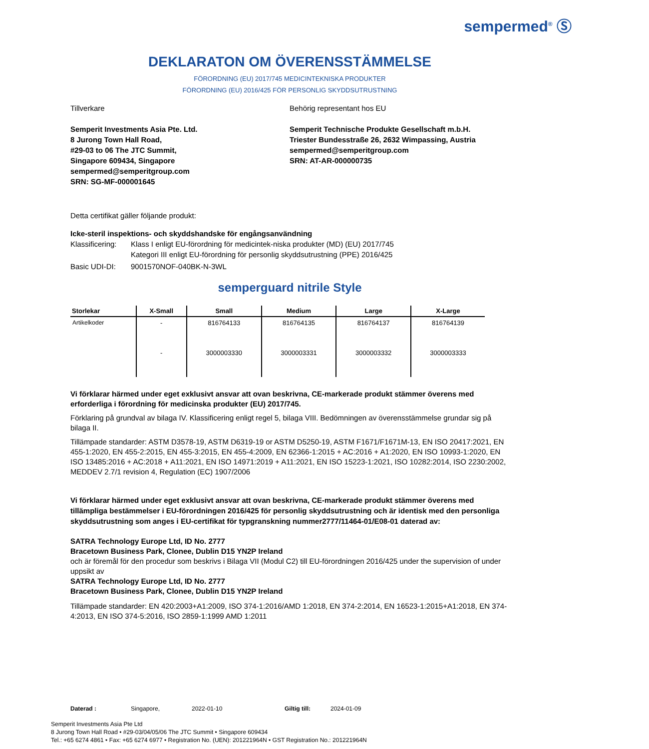sempermed<sup>®</sup> Ⓢ
DEKLARATON OM ÖVERENSSTÄMMELSE
FÖRORDNING (EU) 2017/745 MEDICINTEKNISKA PRODUKTER
FÖRORDNING (EU) 2016/425 FÖR PERSONLIG SKYDDSUTRUSTNING
Tillverkare
Semperit Investments Asia Pte. Ltd.
8 Jurong Town Hall Road,
#29-03 to 06 The JTC Summit,
Singapore 609434, Singapore
sempermed@semperitgroup.com
SRN: SG-MF-000001645
Behörig representant hos EU
Semperit Technische Produkte Gesellschaft m.b.H.
Triester Bundesstraße 26, 2632 Wimpassing, Austria
sempermed@semperitgroup.com
SRN: AT-AR-000000735
Detta certifikat gäller följande produkt:
Icke-steril inspektions- och skyddshandske för engångsanvändning
Klassificering:
Klass I enligt EU-förordning för medicintek-niska produkter (MD) (EU) 2017/745
Kategori III enligt EU-förordning för personlig skyddsutrustning (PPE) 2016/425
Basic UDI-DI: 9001570NOF-040BK-N-3WL
semperguard nitrile Style
| Storlekar | X-Small | Small | Medium | Large | X-Large |
| --- | --- | --- | --- | --- | --- |
| Artikelkoder | - | 816764133 | 816764135 | 816764137 | 816764139 |
| | - | 3000003330 | 3000003331 | 3000003332 | 3000003333 |
Vi förklarar härmed under eget exklusivt ansvar att ovan beskrivna, CE-markerade produkt stämmer överens med erforderliga i förordning för medicinska produkter (EU) 2017/745.
Förklaring på grundval av bilaga IV. Klassificering enligt regel 5, bilaga VIII. Bedömningen av överensstämmelse grundar sig på bilaga II.
Tillämpade standarder: ASTM D3578-19, ASTM D6319-19 or ASTM D5250-19, ASTM F1671/F1671M-13, EN ISO 20417:2021, EN 455-1:2020, EN 455-2:2015, EN 455-3:2015, EN 455-4:2009, EN 62366-1:2015 + AC:2016 + A1:2020, EN ISO 10993-1:2020, EN ISO 13485:2016 + AC:2018 + A11:2021, EN ISO 14971:2019 + A11:2021, EN ISO 15223-1:2021, ISO 10282:2014, ISO 2230:2002, MEDDEV 2.7/1 revision 4, Regulation (EC) 1907/2006
Vi förklarar härmed under eget exklusivt ansvar att ovan beskrivna, CE-markerade produkt stämmer överens med tillämpliga bestämmelser i EU-förordningen 2016/425 för personlig skyddsutrustning och är identisk med den personliga skyddsutrustning som anges i EU-certifikat för typgranskning nummer2777/11464-01/E08-01 daterad av:
SATRA Technology Europe Ltd, ID No. 2777
Bracetown Business Park, Clonee, Dublin D15 YN2P Ireland
och är föremål för den procedur som beskrivs i Bilaga VII (Modul C2) till EU-förordningen 2016/425 under the supervision of under uppsikt av
SATRA Technology Europe Ltd, ID No. 2777
Bracetown Business Park, Clonee, Dublin D15 YN2P Ireland
Tillämpade standarder: EN 420:2003+A1:2009, ISO 374-1:2016/AMD 1:2018, EN 374-2:2014, EN 16523-1:2015+A1:2018, EN 374-4:2013, EN ISO 374-5:2016, ISO 2859-1:1999 AMD 1:2011
Daterad : Singapore, 2022-01-10 Giltig till: 2024-01-09
Semperit Investments Asia Pte Ltd
8 Jurong Town Hall Road • #29-03/04/05/06 The JTC Summit • Singapore 609434
Tel.: +65 6274 4861 • Fax: +65 6274 6977 • Registration No. (UEN): 201221964N • GST Registration No.: 201221964N